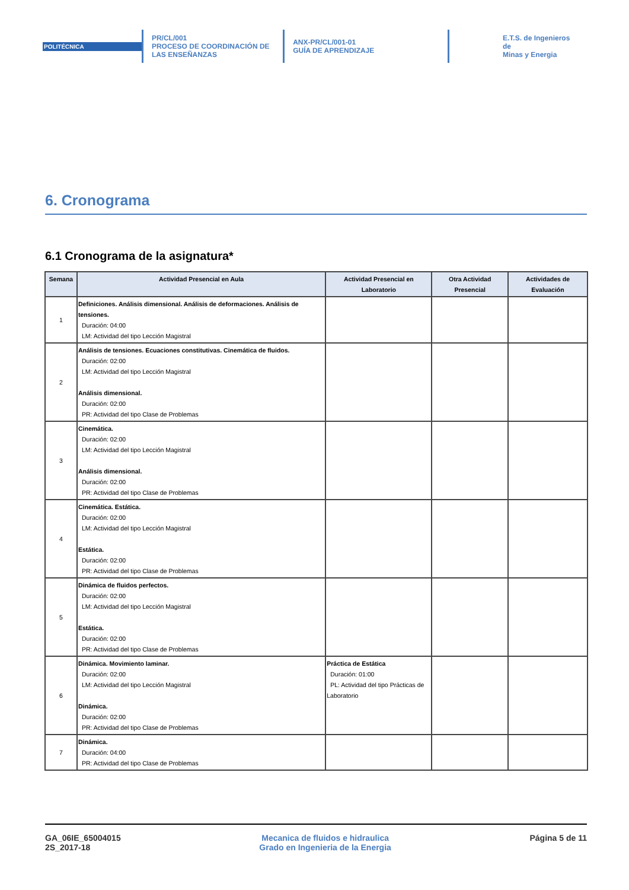POLITÉCNICA
PR/CL/001
PROCESO DE COORDINACIÓN DE
LAS ENSEÑANZAS
ANX-PR/CL/001-01
GUÍA DE APRENDIZAJE
E.T.S. de Ingenieros de
Minas y Energia
6. Cronograma
6.1 Cronograma de la asignatura*
| Semana | Actividad Presencial en Aula | Actividad Presencial en Laboratorio | Otra Actividad Presencial | Actividades de Evaluación |
| --- | --- | --- | --- | --- |
| 1 | Definiciones. Análisis dimensional. Análisis de deformaciones. Análisis de tensiones. Duración: 04:00 LM: Actividad del tipo Lección Magistral | | | |
| 2 | Análisis de tensiones. Ecuaciones constitutivas. Cinemática de fluidos. Duración: 02:00 LM: Actividad del tipo Lección Magistral Análisis dimensional. Duración: 02:00 PR: Actividad del tipo Clase de Problemas | | | |
| 3 | Cinemática. Duración: 02:00 LM: Actividad del tipo Lección Magistral Análisis dimensional. Duración: 02:00 PR: Actividad del tipo Clase de Problemas | | | |
| 4 | Cinemática. Estática. Duración: 02:00 LM: Actividad del tipo Lección Magistral Estática. Duración: 02:00 PR: Actividad del tipo Clase de Problemas | | | |
| 5 | Dinámica de fluidos perfectos. Duración: 02:00 LM: Actividad del tipo Lección Magistral Estática. Duración: 02:00 PR: Actividad del tipo Clase de Problemas | | | |
| 6 | Dinámica. Movimiento laminar. Duración: 02:00 LM: Actividad del tipo Lección Magistral Dinámica. Duración: 02:00 PR: Actividad del tipo Clase de Problemas | Práctica de Estática Duración: 01:00 PL: Actividad del tipo Prácticas de Laboratorio | | |
| 7 | Dinámica. Duración: 04:00 PR: Actividad del tipo Clase de Problemas | | | |
GA_06IE_65004015
2S_2017-18
Mecanica de fluidos e hidraulica
Grado en Ingenieria de la Energia
Página 5 de 11